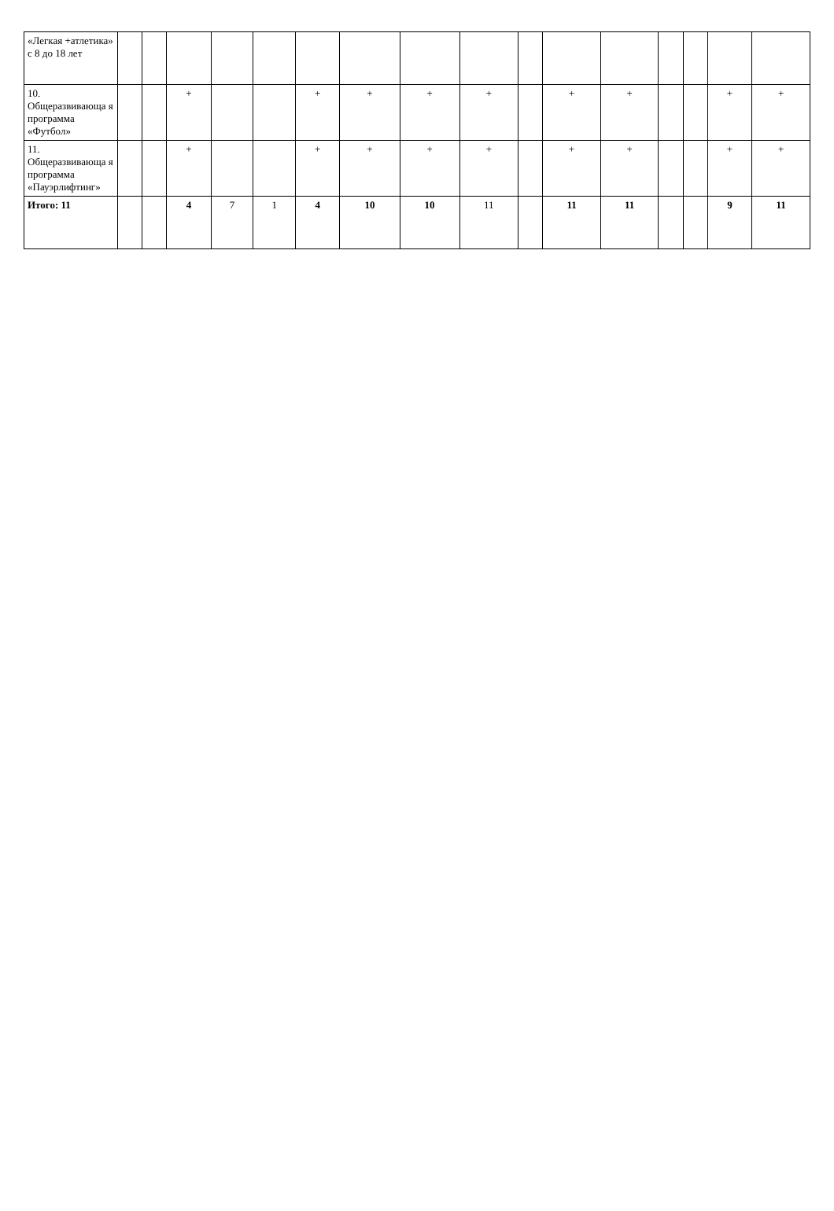| «Легкая +атлетика» с 8 до 18 лет | | | | | | | | | | | | | | | | |
| 10. Общеразвивающа я программа «Футбол» | | | + | | | + | + | + | + | | + | + | | | + | + |
| 11. Общеразвивающа я программа «Пауэрлифтинг» | | | + | | | + | + | + | + | | + | + | | | + | + |
| Итого: 11 | | | 4 | 7 | 1 | 4 | 10 | 10 | 11 | | 11 | 11 | | | 9 | 11 |